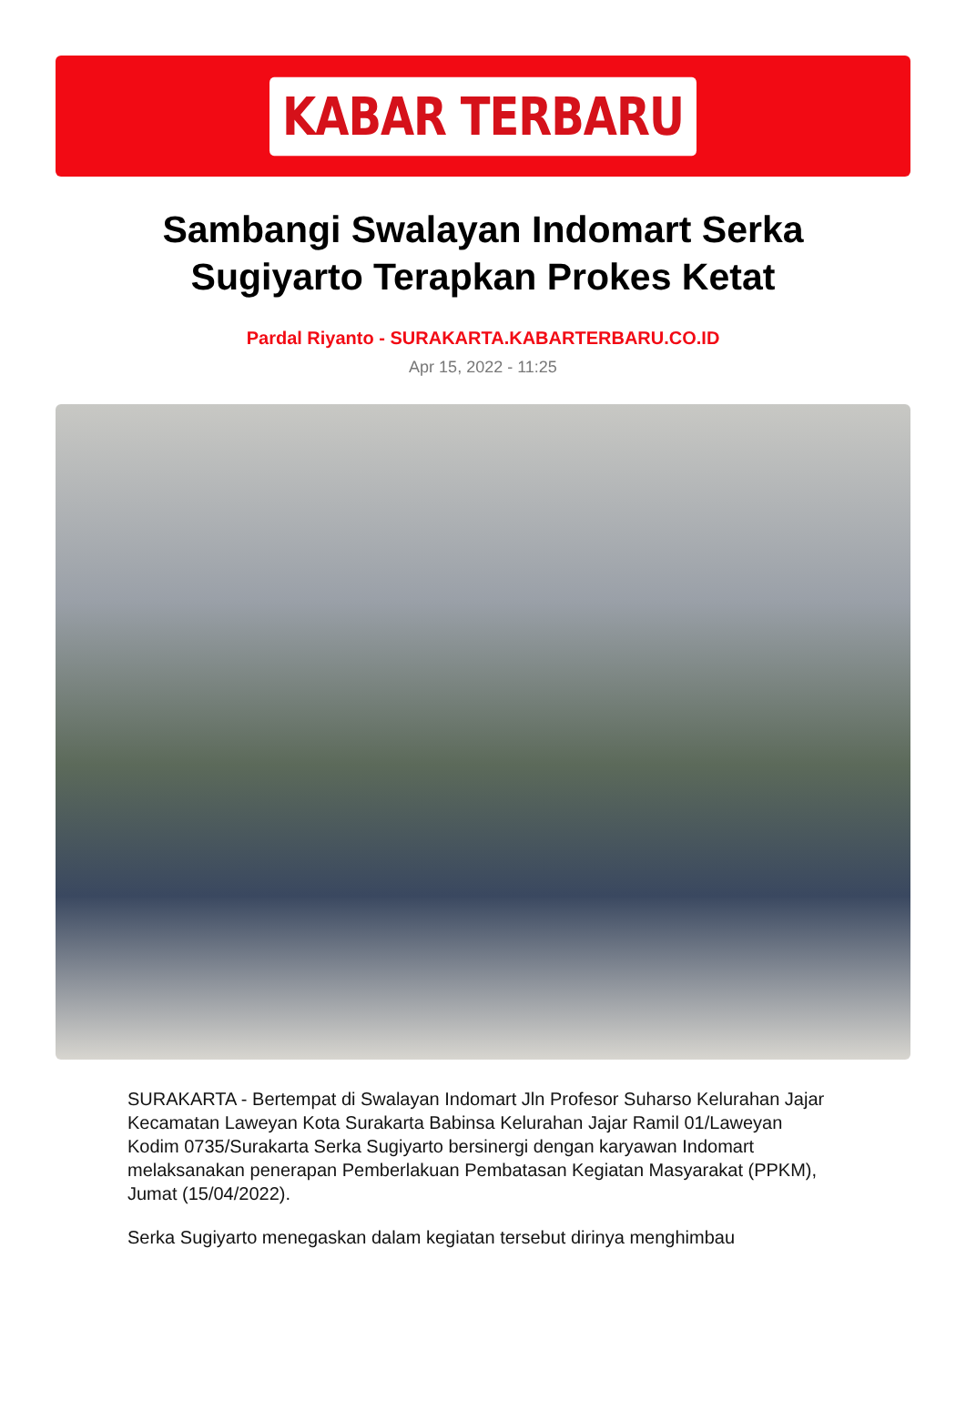KABAR TERBARU
Sambangi Swalayan Indomart Serka Sugiyarto Terapkan Prokes Ketat
Pardal Riyanto - SURAKARTA.KABARTERBARU.CO.ID
Apr 15, 2022 - 11:25
SURAKARTA - Bertempat di Swalayan Indomart Jln Profesor Suharso Kelurahan Jajar Kecamatan Laweyan Kota Surakarta Babinsa Kelurahan Jajar Ramil 01/Laweyan Kodim 0735/Surakarta Serka Sugiyarto bersinergi dengan karyawan Indomart melaksanakan penerapan Pemberlakuan Pembatasan Kegiatan Masyarakat (PPKM), Jumat (15/04/2022).
Serka Sugiyarto menegaskan dalam kegiatan tersebut dirinya menghimbau